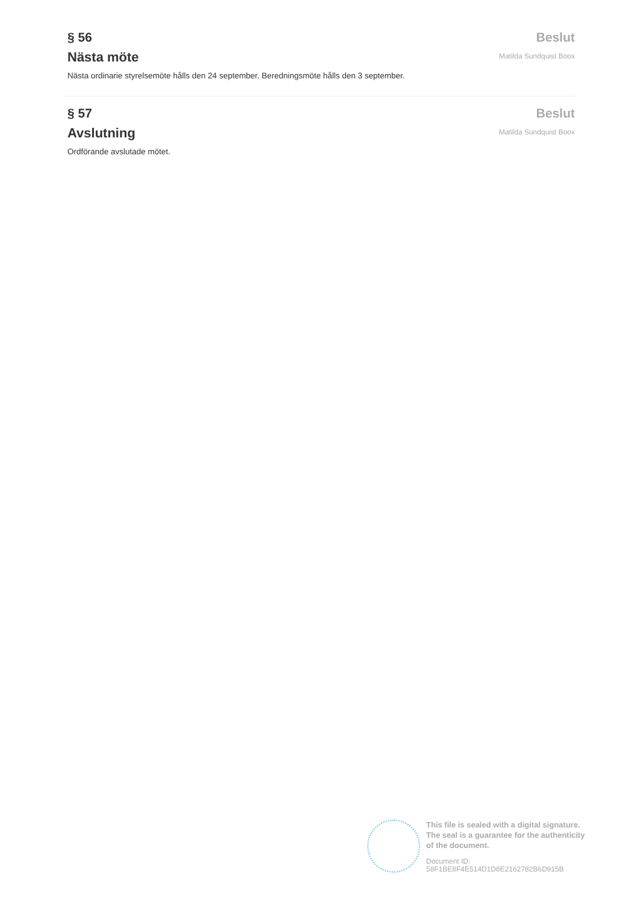§ 56
Nästa möte
Nästa ordinarie styrelsemöte hålls den 24 september. Beredningsmöte hålls den 3 september.
Beslut
Matilda Sundquist Boox
§ 57
Avslutning
Ordförande avslutade mötet.
Beslut
Matilda Sundquist Boox
This file is sealed with a digital signature. The seal is a guarantee for the authenticity of the document.
Document ID:
58F1BE8F4E514D1D8E2162782B6D915B